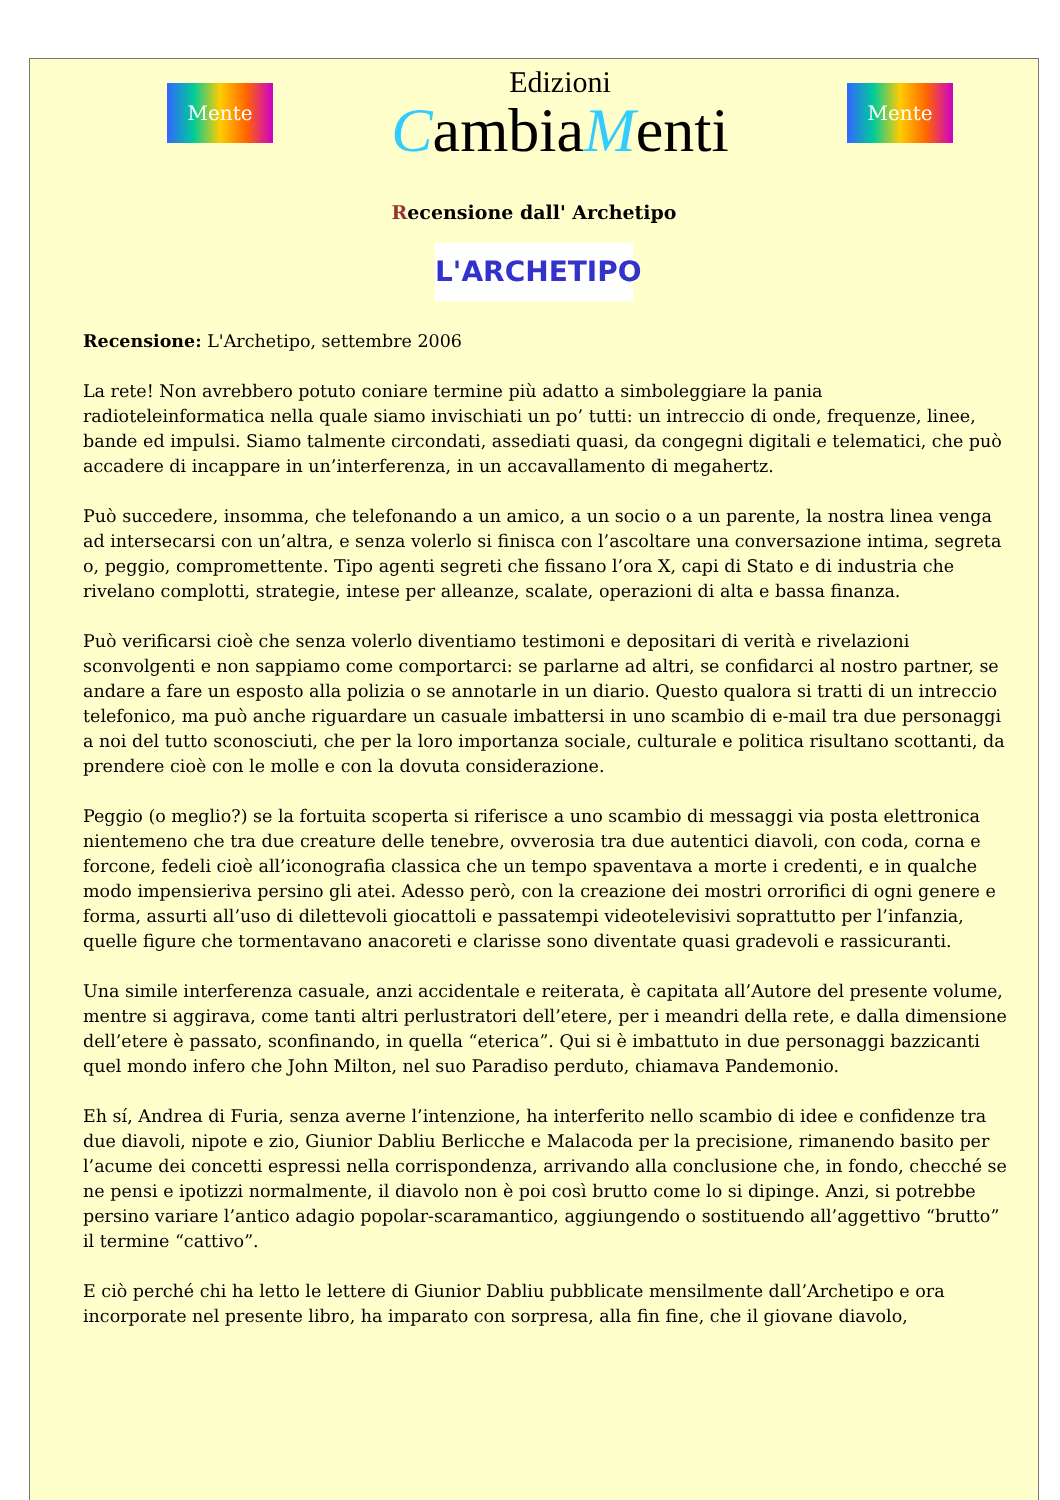Mente
Edizioni
CambiaMenti
Mente
Recensione dall' Archetipo
L'ARCHETIPO
Recensione: L'Archetipo, settembre 2006
La rete! Non avrebbero potuto coniare termine più adatto a simboleggiare la pania radioteleinformatica nella quale siamo invischiati un po’ tutti: un intreccio di onde, frequenze, linee, bande ed impulsi. Siamo talmente circondati, assediati quasi, da congegni digitali e telematici, che può accadere di incappare in un’interferenza, in un accavallamento di megahertz.
Può succedere, insomma, che telefonando a un amico, a un socio o a un parente, la nostra linea venga ad intersecarsi con un’altra, e senza volerlo si finisca con l’ascoltare una conversazione intima, segreta o, peggio, compromettente. Tipo agenti segreti che fissano l’ora X, capi di Stato e di industria che rivelano complotti, strategie, intese per alleanze, scalate, operazioni di alta e bassa finanza.
Può verificarsi cioè che senza volerlo diventiamo testimoni e depositari di verità e rivelazioni sconvolgenti e non sappiamo come comportarci: se parlarne ad altri, se confidarci al nostro partner, se andare a fare un esposto alla polizia o se annotarle in un diario. Questo qualora si tratti di un intreccio telefonico, ma può anche riguardare un casuale imbattersi in uno scambio di e-mail tra due personaggi a noi del tutto sconosciuti, che per la loro importanza sociale, culturale e politica risultano scottanti, da prendere cioè con le molle e con la dovuta considerazione.
Peggio (o meglio?) se la fortuita scoperta si riferisce a uno scambio di messaggi via posta elettronica nientemeno che tra due creature delle tenebre, ovverosia tra due autentici diavoli, con coda, corna e forcone, fedeli cioè all’iconografia classica che un tempo spaventava a morte i credenti, e in qualche modo impensieriva persino gli atei. Adesso però, con la creazione dei mostri orrorifici di ogni genere e forma, assurti all’uso di dilettevoli giocattoli e passatempi videotelevisivi soprattutto per l’infanzia, quelle figure che tormentavano anacoreti e clarisse sono diventate quasi gradevoli e rassicuranti.
Una simile interferenza casuale, anzi accidentale e reiterata, è capitata all’Autore del presente volume, mentre si aggirava, come tanti altri perlustratori dell’etere, per i meandri della rete, e dalla dimensione dell’etere è passato, sconfinando, in quella “eterica”. Qui si è imbattuto in due personaggi bazzicanti quel mondo infero che John Milton, nel suo Paradiso perduto, chiamava Pandemonio.
Eh sí, Andrea di Furia, senza averne l’intenzione, ha interferito nello scambio di idee e confidenze tra due diavoli, nipote e zio, Giunior Dabliu Berlicche e Malacoda per la precisione, rimanendo basito per l’acume dei concetti espressi nella corrispondenza, arrivando alla conclusione che, in fondo, checché se ne pensi e ipotizzi normalmente, il diavolo non è poi così brutto come lo si dipinge. Anzi, si potrebbe persino variare l’antico adagio popolar-scaramantico, aggiungendo o sostituendo all’aggettivo “brutto” il termine “cattivo”.
E ciò perché chi ha letto le lettere di Giunior Dabliu pubblicate mensilmente dall’Archetipo e ora incorporate nel presente libro, ha imparato con sorpresa, alla fin fine, che il giovane diavolo,